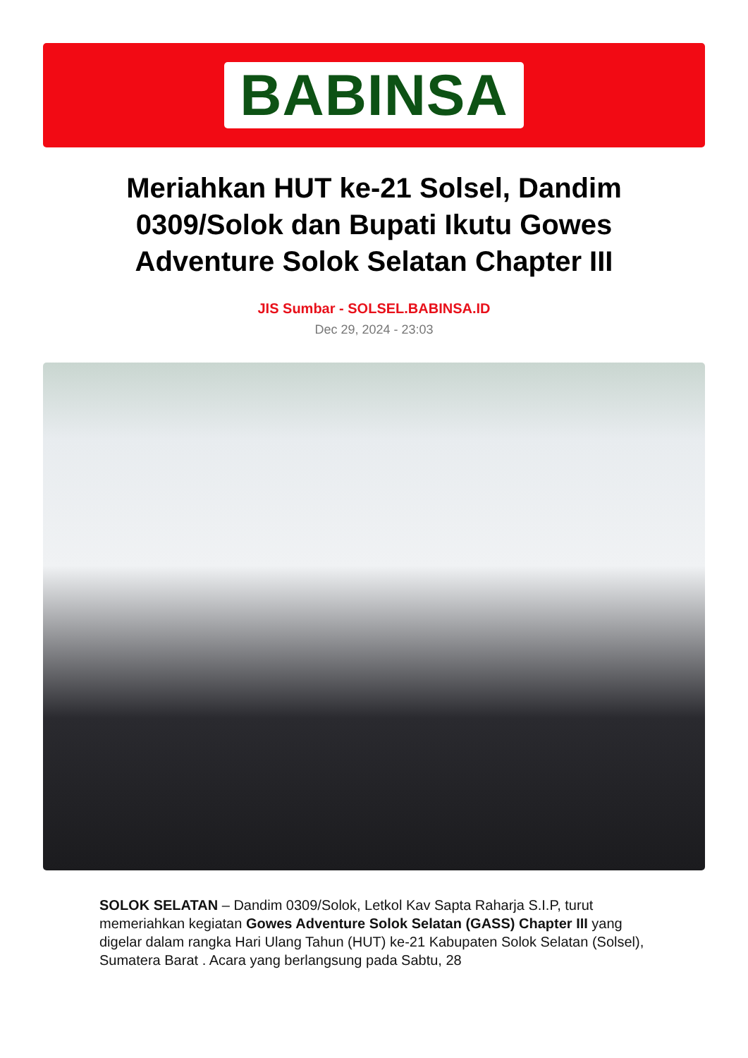BABINSA
Meriahkan HUT ke-21 Solsel, Dandim 0309/Solok dan Bupati Ikutu Gowes Adventure Solok Selatan Chapter III
JIS Sumbar - SOLSEL.BABINSA.ID
Dec 29, 2024 - 23:03
SOLOK SELATAN – Dandim 0309/Solok, Letkol Kav Sapta Raharja S.I.P, turut memeriahkan kegiatan Gowes Adventure Solok Selatan (GASS) Chapter III yang digelar dalam rangka Hari Ulang Tahun (HUT) ke-21 Kabupaten Solok Selatan (Solsel), Sumatera Barat . Acara yang berlangsung pada Sabtu, 28